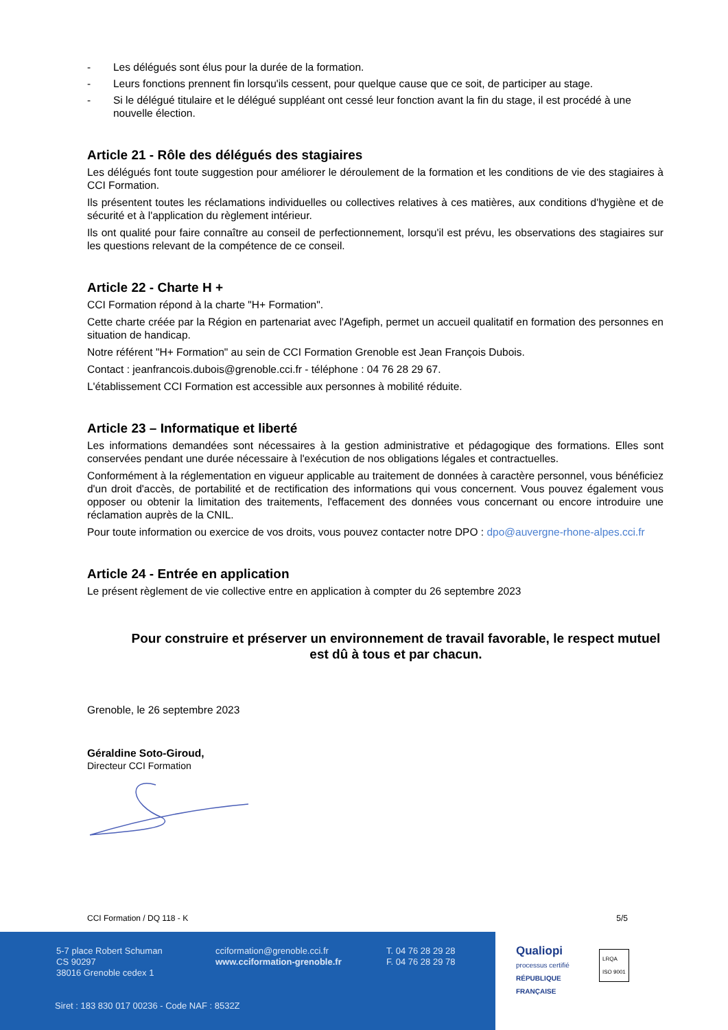- Les délégués sont élus pour la durée de la formation.
- Leurs fonctions prennent fin lorsqu'ils cessent, pour quelque cause que ce soit, de participer au stage.
- Si le délégué titulaire et le délégué suppléant ont cessé leur fonction avant la fin du stage, il est procédé à une nouvelle élection.
Article 21 - Rôle des délégués des stagiaires
Les délégués font toute suggestion pour améliorer le déroulement de la formation et les conditions de vie des stagiaires à CCI Formation.
Ils présentent toutes les réclamations individuelles ou collectives relatives à ces matières, aux conditions d'hygiène et de sécurité et à l'application du règlement intérieur.
Ils ont qualité pour faire connaître au conseil de perfectionnement, lorsqu'il est prévu, les observations des stagiaires sur les questions relevant de la compétence de ce conseil.
Article 22 - Charte H +
CCI Formation répond à la charte "H+ Formation".
Cette charte créée par la Région en partenariat avec l'Agefiph, permet un accueil qualitatif en formation des personnes en situation de handicap.
Notre référent "H+ Formation" au sein de CCI Formation Grenoble est Jean François Dubois.
Contact : jeanfrancois.dubois@grenoble.cci.fr - téléphone : 04 76 28 29 67.
L'établissement CCI Formation est accessible aux personnes à mobilité réduite.
Article 23 – Informatique et liberté
Les informations demandées sont nécessaires à la gestion administrative et pédagogique des formations. Elles sont conservées pendant une durée nécessaire à l'exécution de nos obligations légales et contractuelles.
Conformément à la réglementation en vigueur applicable au traitement de données à caractère personnel, vous bénéficiez d'un droit d'accès, de portabilité et de rectification des informations qui vous concernent. Vous pouvez également vous opposer ou obtenir la limitation des traitements, l'effacement des données vous concernant ou encore introduire une réclamation auprès de la CNIL.
Pour toute information ou exercice de vos droits, vous pouvez contacter notre DPO : dpo@auvergne-rhone-alpes.cci.fr
Article 24 - Entrée en application
Le présent règlement de vie collective entre en application à compter du 26 septembre 2023
Pour construire et préserver un environnement de travail favorable, le respect mutuel est dû à tous et par chacun.
Grenoble, le 26 septembre 2023
Géraldine Soto-Giroud,
Directeur CCI Formation
CCI Formation / DQ 118 - K 5/5
5-7 place Robert Schuman
CS 90297
38016 Grenoble cedex 1
cciformation@grenoble.cci.fr
www.cciformation-grenoble.fr
T. 04 76 28 29 28
F. 04 76 28 29 78
Siret : 183 830 017 00236 - Code NAF : 8532Z
Qualiopi
processus certifié
RÉPUBLIQUE FRANÇAISE
LRQA
ISO 9001